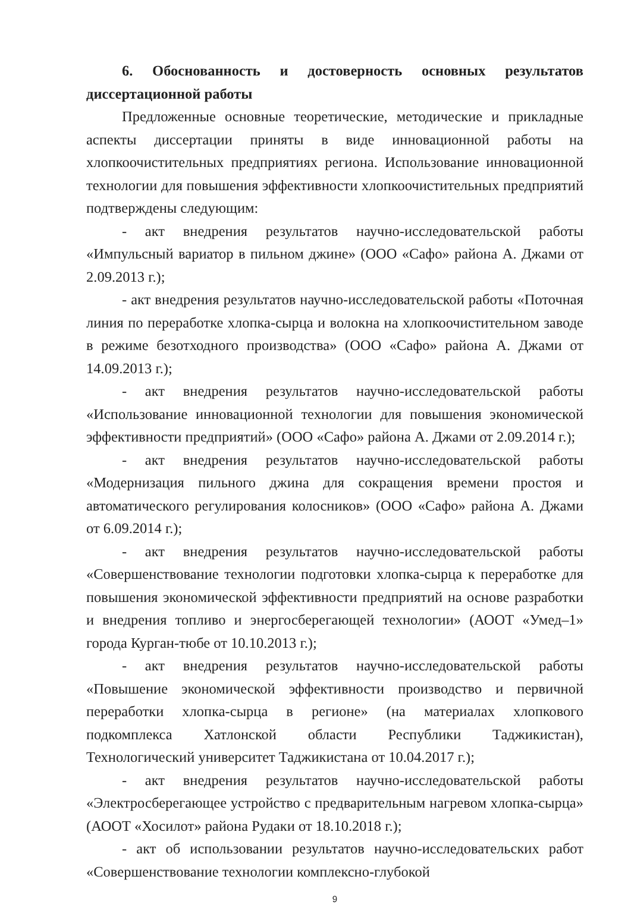6. Обоснованность и достоверность основных результатов диссертационной работы
Предложенные основные теоретические, методические и прикладные аспекты диссертации приняты в виде инновационной работы на хлопкоочистительных предприятиях региона. Использование инновационной технологии для повышения эффективности хлопкоочистительных предприятий подтверждены следующим:
- акт внедрения результатов научно-исследовательской работы «Импульсный вариатор в пильном джине» (ООО «Сафо» района А. Джами от 2.09.2013 г.);
- акт внедрения результатов научно-исследовательской работы «Поточная линия по переработке хлопка-сырца и волокна на хлопкоочистительном заводе в режиме безотходного производства» (ООО «Сафо» района А. Джами от 14.09.2013 г.);
- акт внедрения результатов научно-исследовательской работы «Использование инновационной технологии для повышения экономической эффективности предприятий» (ООО «Сафо» района А. Джами от 2.09.2014 г.);
- акт внедрения результатов научно-исследовательской работы «Модернизация пильного джина для сокращения времени простоя и автоматического регулирования колосников» (ООО «Сафо» района А. Джами от 6.09.2014 г.);
- акт внедрения результатов научно-исследовательской работы «Совершенствование технологии подготовки хлопка-сырца к переработке для повышения экономической эффективности предприятий на основе разработки и внедрения топливо и энергосберегающей технологии» (АООТ «Умед–1» города Курган-тюбе от 10.10.2013 г.);
- акт внедрения результатов научно-исследовательской работы «Повышение экономической эффективности производство и первичной переработки хлопка-сырца в регионе» (на материалах хлопкового подкомплекса Хатлонской области Республики Таджикистан), Технологический университет Таджикистана от 10.04.2017 г.);
- акт внедрения результатов научно-исследовательской работы «Электросберегающее устройство с предварительным нагревом хлопка-сырца» (АООТ «Хосилот» района Рудаки от 18.10.2018 г.);
- акт об использовании результатов научно-исследовательских работ «Совершенствование технологии комплексно-глубокой
9